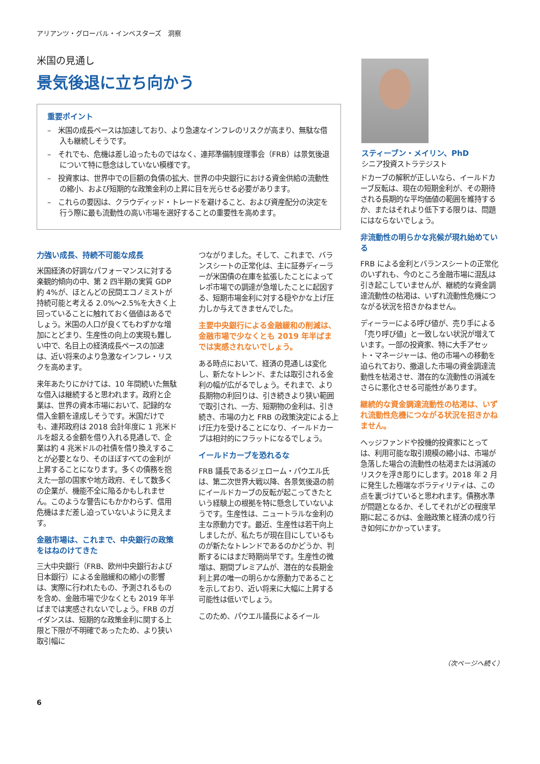アリアンツ・グローバル・インベスターズ　洞察
米国の見通し
景気後退に立ち向かう
重要ポイント
–　米国の成長ペースは加速しており、より急速なインフレのリスクが高まり、無駄な借入も継続しそうです。
–　それでも、危機は差し迫ったものではなく、連邦準備制度理事会（FRB）は景気後退について特に懸念はしていない模様です。
–　投資家は、世界中での巨額の負債の拡大、世界の中央銀行における資金供給の流動性の縮小、および短期的な政策金利の上昇に目を光らせる必要があります。
–　これらの要因は、クラウディッド・トレードを避けること、および資産配分の決定を行う際に最も流動性の高い市場を選好することの重要性を高めます。
スティーブン・メイリン、PhD
シニア投資ストラテジスト
力強い成長、持続不可能な成長
米国経済の好調なパフォーマンスに対する楽観的傾向の中、第 2 四半期の実質 GDP 約 4%が、ほとんどの民間エコノミストが持続可能と考える 2.0%～2.5%を大きく上回っていることに触れておく価値はあるでしょう。米国の人口が良くてもわずかな増加にとどまり、生産性の向上の実現も難しい中で、名目上の経済成長ペースの加速は、近い将来のより急激なインフレ・リスクを高めます。
来年あたりにかけては、10 年間続いた無駄な借入は継続すると思われます。政府と企業は、世界の資本市場において、記録的な借入金額を達成しそうです。米国だけでも、連邦政府は 2018 会計年度に 1 兆米ドルを超える金額を借り入れる見通しで、企業は約 4 兆米ドルの社債を借り換えすることが必要となり、そのほぼすべての金利が上昇することになります。多くの債務を抱えた一部の国家や地方政府、そして数多くの企業が、機能不全に陥るかもしれません。このような警告にもかかわらず、信用危機はまだ差し迫っていないように見えます。
金融市場は、これまで、中央銀行の政策をはねのけてきた
三大中央銀行（FRB、欧州中央銀行および日本銀行）による金融緩和の縮小の影響は、実際に行われたもの、予測されるものを含め、金融市場で少なくとも 2019 年半ばまでは実感されないでしょう。FRB のガイダンスは、短期的な政策金利に関する上限と下限が不明確であったため、より狭い取引幅に
つながりました。そして、これまで、バランスシートの正常化は、主に証券ディーラーが米国債の在庫を拡張したことによってレポ市場での調達が急増したことに起因する、短期市場金利に対する穏やかな上げ圧力しか与えてきませんでした。
主要中央銀行による金融緩和の削減は、金融市場で少なくとも 2019 年半ばまでは実感されないでしょう。
ある時点において、経済の見通しは変化し、新たなトレンド、または取引される金利の幅が広がるでしょう。それまで、より長期物の利回りは、引き続きより狭い範囲で取引され、一方、短期物の金利は、引き続き、市場の力と FRB の政策決定による上げ圧力を受けることになり、イールドカーブは相対的にフラットになるでしょう。
イールドカーブを恐れるな
FRB 議長であるジェローム・パウエル氏は、第二次世界大戦以降、各景気後退の前にイールドカーブの反転が起こってきたという経験上の根拠を特に懸念していないようです。生産性は、ニュートラルな金利の主な原動力です。最近、生産性は若干向上しましたが、私たちが現在目にしているものが新たなトレンドであるのかどうか、判断するにはまだ時期尚早です。生産性の微増は、期間プレミアムが、潜在的な長期金利上昇の唯一の明らかな原動力であることを示しており、近い将来に大幅に上昇する可能性は低いでしょう。
このため、パウエル議長によるイール
ドカーブの解釈が正しいなら、イールドカーブ反転は、現在の短期金利が、その期待される長期的な平均価値の範囲を維持するか、またはそれより低下する限りは、問題にはならないでしょう。
非流動性の明らかな兆候が現れ始めている
FRB による金利とバランスシートの正常化のいずれも、今のところ金融市場に混乱は引き起こしていませんが、継続的な資金調達流動性の枯渇は、いずれ流動性危機につながる状況を招きかねません。
ディーラーによる呼び値が、売り手による「売り呼び値」と一致しない状況が増えています。一部の投資家、特に大手アセット・マネージャーは、他の市場への移動を迫られており、撤退した市場の資金調達流動性を枯渇させ、潜在的な流動性の消滅をさらに悪化させる可能性があります。
継続的な資金調達流動性の枯渇は、いずれ流動性危機につながる状況を招きかねません。
ヘッジファンドや投機的投資家にとっては、利用可能な取引規模の縮小は、市場が急落した場合の流動性の枯渇または消滅のリスクを浮き彫りにします。2018 年 2 月に発生した極端なボラティリティは、この点を裏づけていると思われます。債務水準が問題となるか、そしてそれがどの程度早期に起こるかは、金融政策と経済の成り行き如何にかかっています。
（次ページへ続く）
6